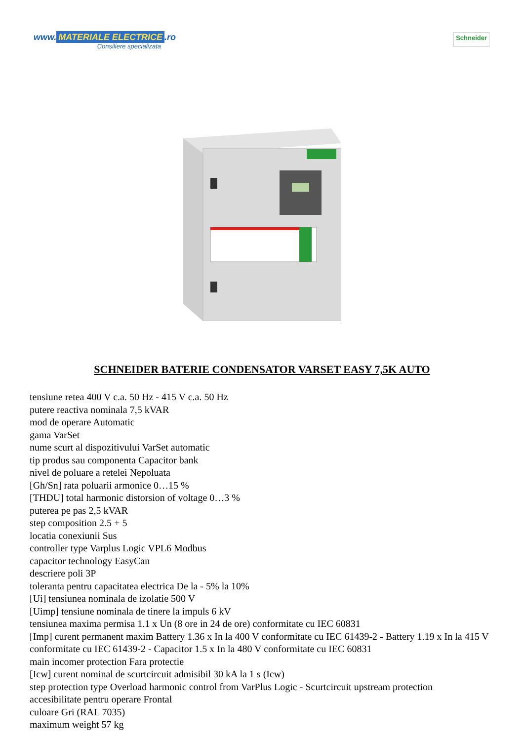www. MATERIALE ELECTRICE.ro
Consiliere specializata
Schneider
SCHNEIDER BATERIE CONDENSATOR VARSET EASY 7,5K AUTO
tensiune retea 400 V c.a. 50 Hz - 415 V c.a. 50 Hz
putere reactiva nominala 7,5 kVAR
mod de operare Automatic
gama VarSet
nume scurt al dispozitivului VarSet automatic
tip produs sau componenta Capacitor bank
nivel de poluare a retelei Nepoluata
[Gh/Sn] rata poluarii armonice 0…15 %
[THDU] total harmonic distorsion of voltage 0…3 %
puterea pe pas 2,5 kVAR
step composition 2.5 + 5
locatia conexiunii Sus
controller type Varplus Logic VPL6 Modbus
capacitor technology EasyCan
descriere poli 3P
toleranta pentru capacitatea electrica De la - 5% la 10%
[Ui] tensiunea nominala de izolatie 500 V
[Uimp] tensiune nominala de tinere la impuls 6 kV
tensiunea maxima permisa 1.1 x Un (8 ore in 24 de ore) conformitate cu IEC 60831
[Imp] curent permanent maxim Battery 1.36 x In la 400 V conformitate cu IEC 61439-2 - Battery 1.19 x In la 415 V conformitate cu IEC 61439-2 - Capacitor 1.5 x In la 480 V conformitate cu IEC 60831
main incomer protection Fara protectie
[Icw] curent nominal de scurtcircuit admisibil 30 kA la 1 s (Icw)
step protection type Overload harmonic control from VarPlus Logic - Scurtcircuit upstream protection
accesibilitate pentru operare Frontal
culoare Gri (RAL 7035)
maximum weight 57 kg